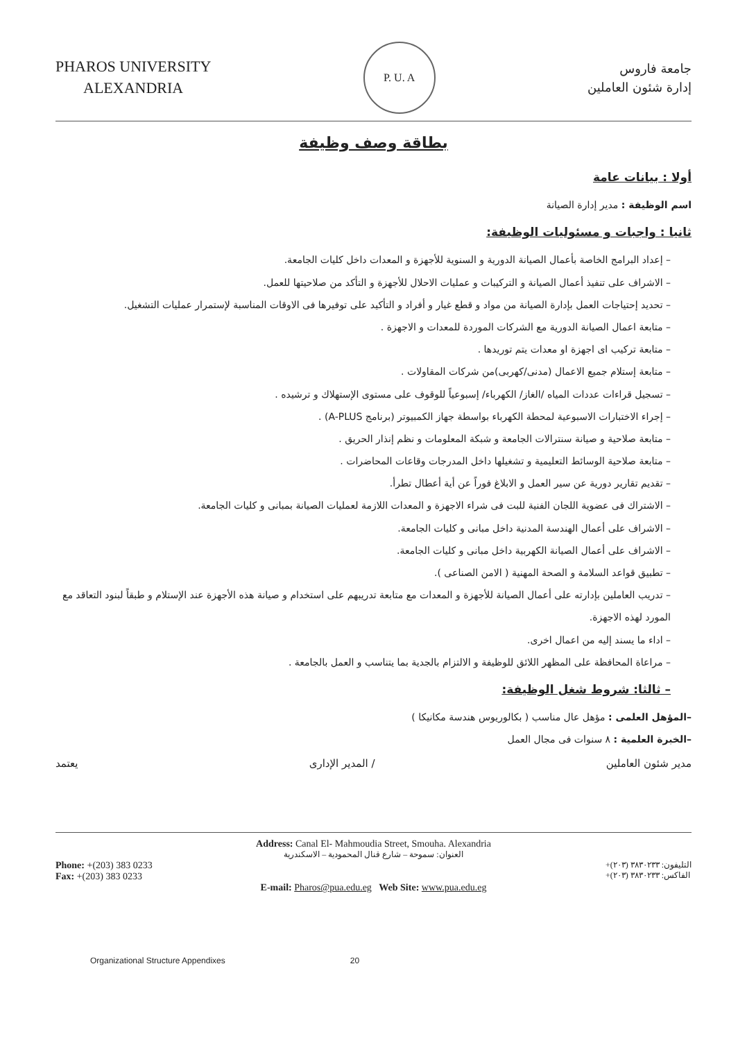PHAROS UNIVERSITY
ALEXANDRIA
P. U. A
جامعة فاروس
إدارة شئون العاملين
بطاقة وصف وظيفة
أولا : بيانات عامة
اسم الوظيفة : مدير إدارة الصيانة
ثانيا : واجبات و مسئوليات الوظيفة:
– إعداد البرامج الخاصة بأعمال الصيانة الدورية و السنوية للأجهزة و المعدات داخل كليات الجامعة.
– الاشراف على تنفيذ أعمال الصيانة و التركيبات و عمليات الاحلال للأجهزة و التأكد من صلاحيتها للعمل.
– تحديد إحتياجات العمل بإدارة الصيانة من مواد و قطع غيار و أفراد و التأكيد على توفيرها فى الاوقات المناسبة لإستمرار عمليات التشغيل.
– متابعة اعمال الصيانة الدورية مع الشركات الموردة للمعدات و الاجهزة .
– متابعة تركيب اى اجهزة او معدات يتم توريدها .
– متابعة إستلام جميع الاعمال (مدنى/كهربى)من شركات المقاولات .
– تسجيل قراءات عددات المياه /الغاز/ الكهرباء/ إسبوعياً للوقوف على مستوى الإستهلاك و ترشيده .
– إجراء الاختبارات الاسبوعية لمحطة الكهرباء بواسطة جهاز الكمبيوتر (برنامج A-PLUS) .
– متابعة صلاحية و صيانة سنترالات الجامعة و شبكة المعلومات و نظم إنذار الحريق .
– متابعة صلاحية الوسائط التعليمية و تشغيلها داخل المدرجات وقاعات المحاضرات .
– تقديم تقارير دورية عن سير العمل و الابلاغ فوراً عن أية أعطال تطرأ.
– الاشتراك فى عضوية اللجان الفنية للبت فى شراء الاجهزة و المعدات اللازمة لعمليات الصيانة بمبانى و كليات الجامعة.
– الاشراف على أعمال الهندسة المدنية داخل مبانى و كليات الجامعة.
– الاشراف على أعمال الصيانة الكهربية داخل مبانى و كليات الجامعة.
– تطبيق قواعد السلامة و الصحة المهنية ( الامن الصناعى ).
– تدريب العاملين بإدارته على أعمال الصيانة للأجهزة و المعدات مع متابعة تدريبهم على استخدام و صيانة هذه الأجهزة عند الإستلام و طبقاً لبنود التعاقد مع المورد لهذه الاجهزة.
– اداء ما يسند إليه من اعمال اخرى.
– مراعاة المحافظة على المظهر اللائق للوظيفة و الالتزام بالجدية بما يتناسب و العمل بالجامعة .
– ثالثا: شروط شغل الوظيفة:
–المؤهل العلمى : مؤهل عال مناسب ( بكالوريوس هندسة مكانيكا )
–الخبرة العلمية : ٨ سنوات فى مجال العمل
مدير شئون العاملين / المدير الإدارى يعتمد
Address: Canal El- Mahmoudia Street, Smouha. Alexandria
العنوان: سموحة – شارع قنال المحمودية – الاسكندرية
Phone: +(203) 383 0233
Fax: +(203) 383 0233
التليفون: ٣٨٣٠٢٣٣ (٢٠٣)+
الفاكس: ٣٨٣٠٢٣٣ (٢٠٣)+
E-mail: Pharos@pua.edu.eg Web Site: www.pua.edu.eg
Organizational Structure Appendixes 20